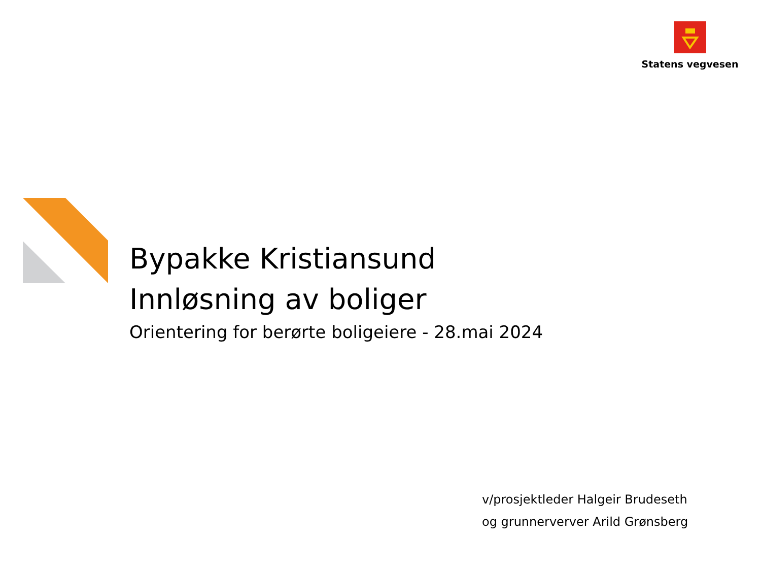Statens vegvesen
Bypakke Kristiansund
Innløsning av boliger
Orientering for berørte boligeiere - 28.mai 2024
v/prosjektleder Halgeir Brudeseth
og grunnerverver Arild Grønsberg